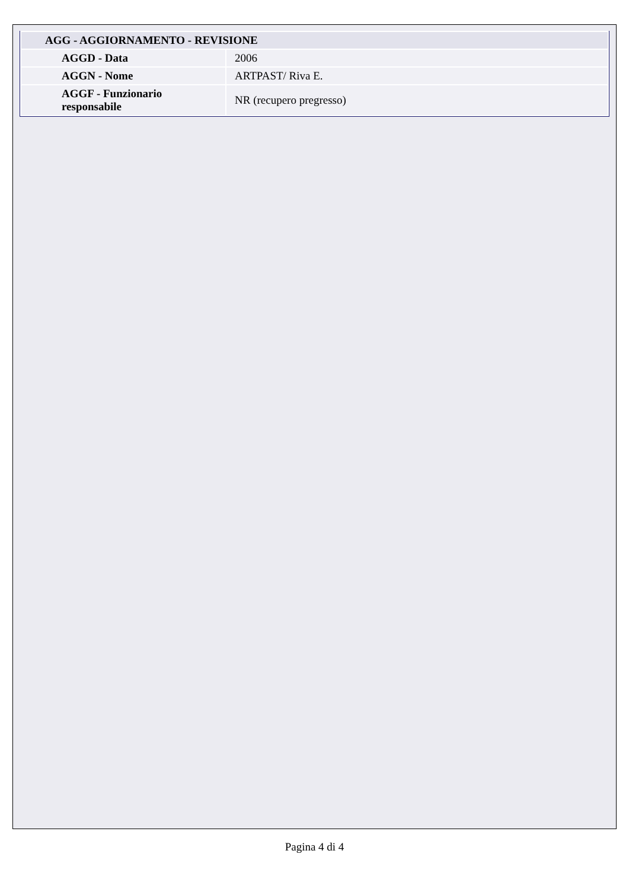| AGG - AGGIORNAMENTO - REVISIONE | |
| --- | --- |
| AGGD - Data | 2006 |
| AGGN - Nome | ARTPAST/ Riva E. |
| AGGF - Funzionario responsabile | NR (recupero pregresso) |
Pagina 4 di 4